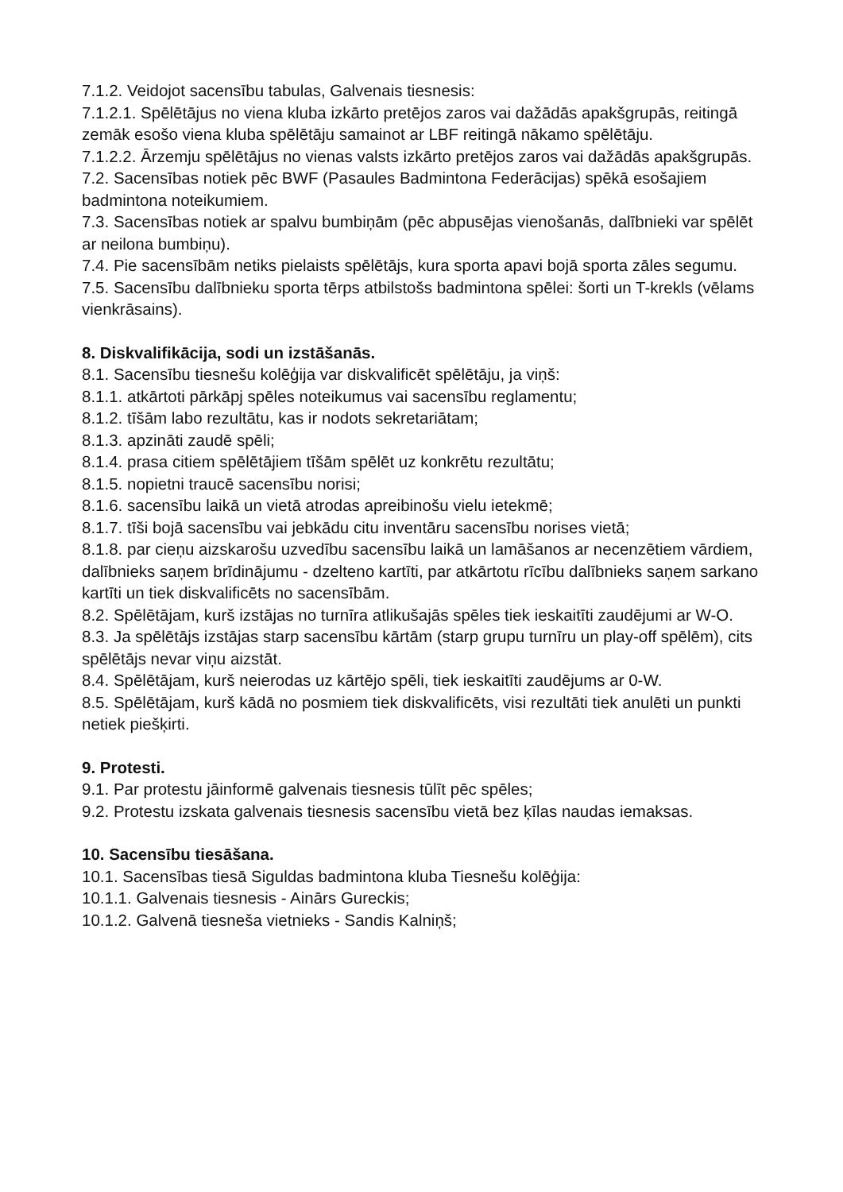7.1.2. Veidojot sacensību tabulas, Galvenais tiesnesis:
7.1.2.1. Spēlētājus no viena kluba izkārto pretējos zaros vai dažādās apakšgrupās, reitingā zemāk esošo viena kluba spēlētāju samainot ar LBF reitingā nākamo spēlētāju.
7.1.2.2. Ārzemju spēlētājus no vienas valsts izkārto pretējos zaros vai dažādās apakšgrupās.
7.2. Sacensības notiek pēc BWF (Pasaules Badmintona Federācijas) spēkā esošajiem badmintona noteikumiem.
7.3. Sacensības notiek ar spalvu bumbiņām (pēc abpusējas vienošanās, dalībnieki var spēlēt ar neilona bumbiņu).
7.4. Pie sacensībām netiks pielaists spēlētājs, kura sporta apavi bojā sporta zāles segumu.
7.5. Sacensību dalībnieku sporta tērps atbilstošs badmintona spēlei: šorti un T-krekls (vēlams vienkrāsains).
8. Diskvalifikācija, sodi un izstāšanās.
8.1. Sacensību tiesnešu kolēģija var diskvalificēt spēlētāju, ja viņš:
8.1.1. atkārtoti pārkāpj spēles noteikumus vai sacensību reglamentu;
8.1.2. tīšām labo rezultātu, kas ir nodots sekretariātam;
8.1.3. apzināti zaudē spēli;
8.1.4. prasa citiem spēlētājiem tīšām spēlēt uz konkrētu rezultātu;
8.1.5. nopietni traucē sacensību norisi;
8.1.6. sacensību laikā un vietā atrodas apreibinošu vielu ietekmē;
8.1.7. tīši bojā sacensību vai jebkādu citu inventāru sacensību norises vietā;
8.1.8. par cieņu aizskarošu uzvedību sacensību laikā un lamāšanos ar necenzētiem vārdiem, dalībnieks saņem brīdinājumu - dzelteno kartīti, par atkārtotu rīcību dalībnieks saņem sarkano kartīti un tiek diskvalificēts no sacensībām.
8.2. Spēlētājam, kurš izstājas no turnīra atlikušajās spēles tiek ieskaitīti zaudējumi ar W-O.
8.3. Ja spēlētājs izstājas starp sacensību kārtām (starp grupu turnīru un play-off spēlēm), cits spēlētājs nevar viņu aizstāt.
8.4. Spēlētājam, kurš neierodas uz kārtējo spēli, tiek ieskaitīti zaudējums ar 0-W.
8.5. Spēlētājam, kurš kādā no posmiem tiek diskvalificēts, visi rezultāti tiek anulēti un punkti netiek piešķirti.
9. Protesti.
9.1. Par protestu jāinformē galvenais tiesnesis tūlīt pēc spēles;
9.2. Protestu izskata galvenais tiesnesis sacensību vietā bez ķīlas naudas iemaksas.
10. Sacensību tiesāšana.
10.1. Sacensības tiesā Siguldas badmintona kluba Tiesnešu kolēģija:
10.1.1. Galvenais tiesnesis - Ainārs Gureckis;
10.1.2. Galvenā tiesneša vietnieks - Sandis Kalniņš;